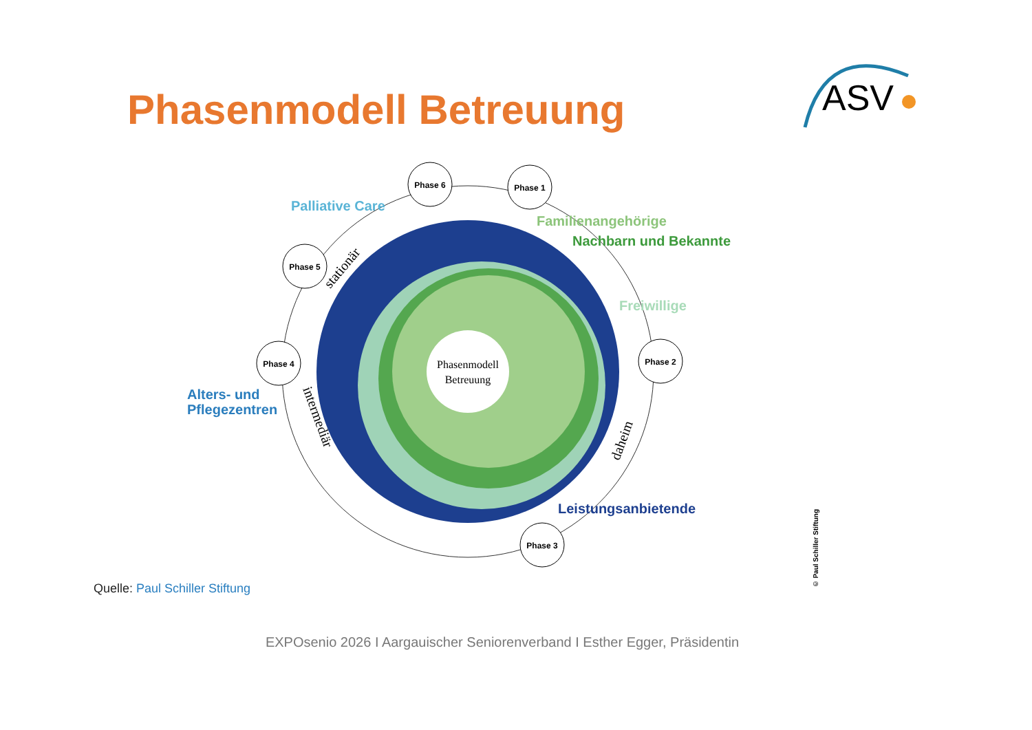Phasenmodell Betreuung
ASV
Phasenmodell
Betreuung
Phase 6
Phase 1
Phase 2
Phase 3
Phase 4
Phase 5
Palliative Care
Familienangehörige
Nachbarn und Bekannte
Freiwillige
Alters- und
Pflegezentren
Leistungsanbietende
stationär
intermediär
daheim
© Paul Schiller Stiftung
Quelle: Paul Schiller Stiftung
EXPOsenio 2026 I Aargauischer Seniorenverband I Esther Egger, Präsidentin